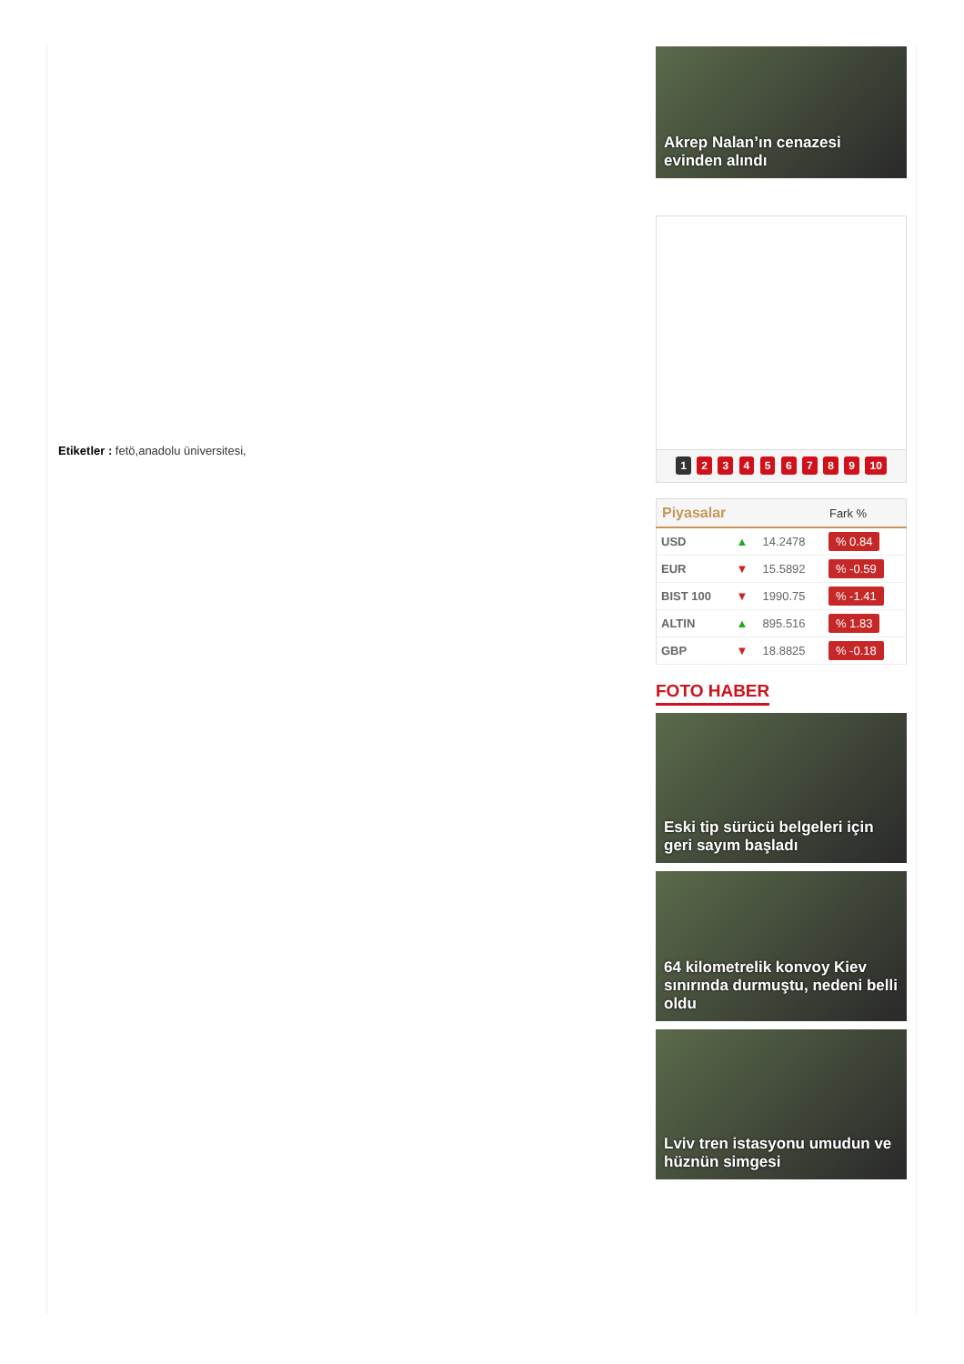Etiketler : fetö,anadolu üniversitesi,
Akrep Nalan’ın cenazesi evinden alındı
1 2 3 4 5 6 7 8 9 10
| Piyasalar | | | Fark % |
| --- | --- | --- | --- |
| USD | ▲ | 14.2478 | % 0.84 |
| EUR | ▼ | 15.5892 | % -0.59 |
| BIST 100 | ▼ | 1990.75 | % -1.41 |
| ALTIN | ▲ | 895.516 | % 1.83 |
| GBP | ▼ | 18.8825 | % -0.18 |
FOTO HABER
Eski tip sürücü belgeleri için geri sayım başladı
64 kilometrelik konvoy Kiev sınırında durmuştu, nedeni belli oldu
Lviv tren istasyonu umudun ve hüznün simgesi